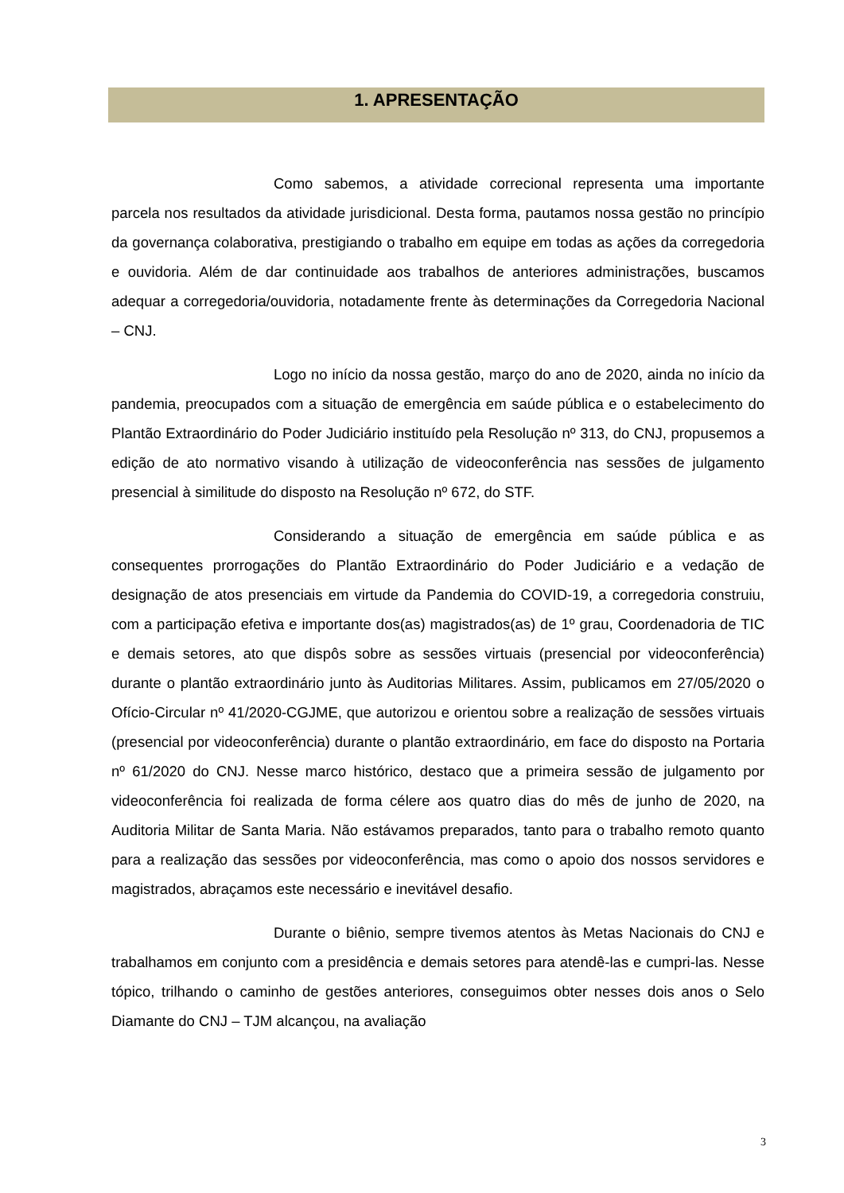1. APRESENTAÇÃO
Como sabemos, a atividade correcional representa uma importante parcela nos resultados da atividade jurisdicional. Desta forma, pautamos nossa gestão no princípio da governança colaborativa, prestigiando o trabalho em equipe em todas as ações da corregedoria e ouvidoria. Além de dar continuidade aos trabalhos de anteriores administrações, buscamos adequar a corregedoria/ouvidoria, notadamente frente às determinações da Corregedoria Nacional – CNJ.
Logo no início da nossa gestão, março do ano de 2020, ainda no início da pandemia, preocupados com a situação de emergência em saúde pública e o estabelecimento do Plantão Extraordinário do Poder Judiciário instituído pela Resolução nº 313, do CNJ, propusemos a edição de ato normativo visando à utilização de videoconferência nas sessões de julgamento presencial à similitude do disposto na Resolução nº 672, do STF.
Considerando a situação de emergência em saúde pública e as consequentes prorrogações do Plantão Extraordinário do Poder Judiciário e a vedação de designação de atos presenciais em virtude da Pandemia do COVID-19, a corregedoria construiu, com a participação efetiva e importante dos(as) magistrados(as) de 1º grau, Coordenadoria de TIC e demais setores, ato que dispôs sobre as sessões virtuais (presencial por videoconferência) durante o plantão extraordinário junto às Auditorias Militares. Assim, publicamos em 27/05/2020 o Ofício-Circular nº 41/2020-CGJME, que autorizou e orientou sobre a realização de sessões virtuais (presencial por videoconferência) durante o plantão extraordinário, em face do disposto na Portaria nº 61/2020 do CNJ. Nesse marco histórico, destaco que a primeira sessão de julgamento por videoconferência foi realizada de forma célere aos quatro dias do mês de junho de 2020, na Auditoria Militar de Santa Maria. Não estávamos preparados, tanto para o trabalho remoto quanto para a realização das sessões por videoconferência, mas como o apoio dos nossos servidores e magistrados, abraçamos este necessário e inevitável desafio.
Durante o biênio, sempre tivemos atentos às Metas Nacionais do CNJ e trabalhamos em conjunto com a presidência e demais setores para atendê-las e cumpri-las. Nesse tópico, trilhando o caminho de gestões anteriores, conseguimos obter nesses dois anos o Selo Diamante do CNJ – TJM alcançou, na avaliação
3